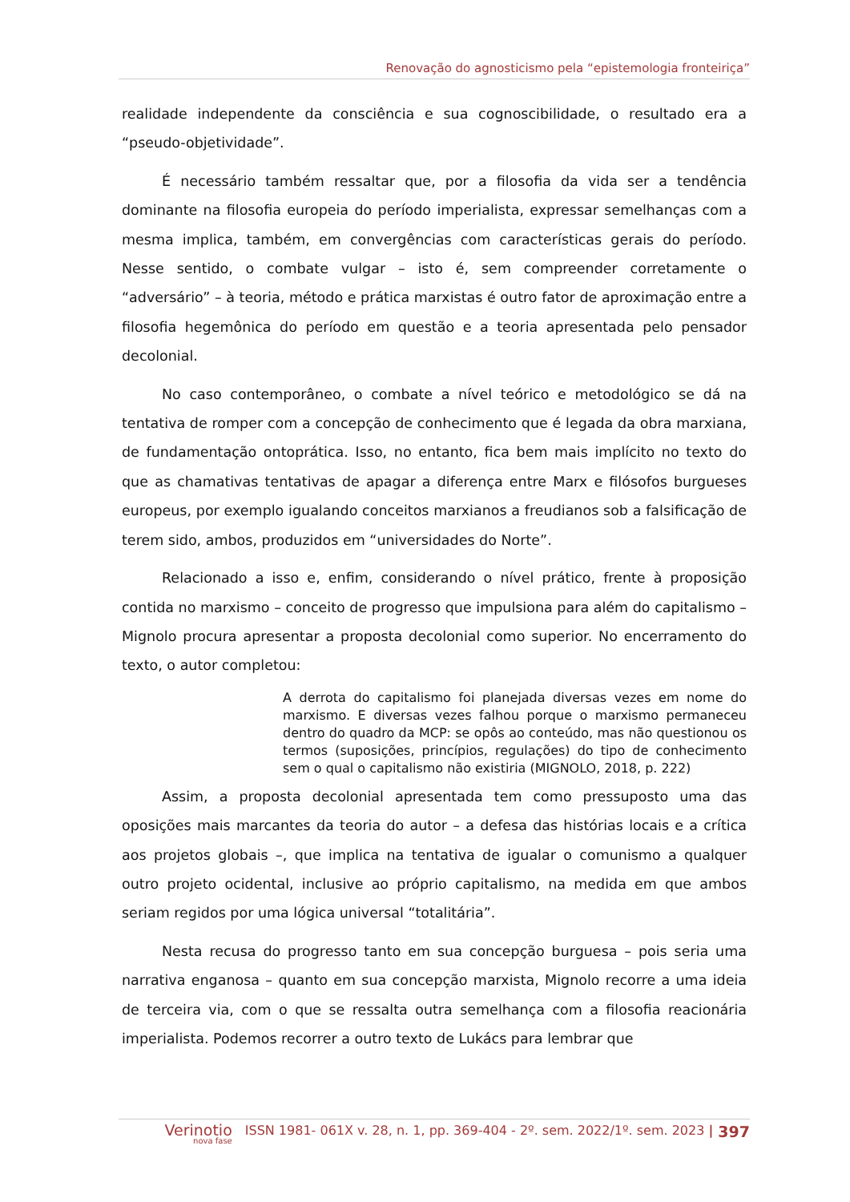Renovação do agnosticismo pela “epistemologia fronteiriça”
realidade independente da consciência e sua cognoscibilidade, o resultado era a “pseudo-objetividade”.
É necessário também ressaltar que, por a filosofia da vida ser a tendência dominante na filosofia europeia do período imperialista, expressar semelhanças com a mesma implica, também, em convergências com características gerais do período. Nesse sentido, o combate vulgar – isto é, sem compreender corretamente o “adversário” – à teoria, método e prática marxistas é outro fator de aproximação entre a filosofia hegemônica do período em questão e a teoria apresentada pelo pensador decolonial.
No caso contemporâneo, o combate a nível teórico e metodológico se dá na tentativa de romper com a concepção de conhecimento que é legada da obra marxiana, de fundamentação ontoprática. Isso, no entanto, fica bem mais implícito no texto do que as chamativas tentativas de apagar a diferença entre Marx e filósofos burgueses europeus, por exemplo igualando conceitos marxianos a freudianos sob a falsificação de terem sido, ambos, produzidos em “universidades do Norte”.
Relacionado a isso e, enfim, considerando o nível prático, frente à proposição contida no marxismo – conceito de progresso que impulsiona para além do capitalismo – Mignolo procura apresentar a proposta decolonial como superior. No encerramento do texto, o autor completou:
A derrota do capitalismo foi planejada diversas vezes em nome do marxismo. E diversas vezes falhou porque o marxismo permaneceu dentro do quadro da MCP: se opôs ao conteúdo, mas não questionou os termos (suposições, princípios, regulações) do tipo de conhecimento sem o qual o capitalismo não existiria (MIGNOLO, 2018, p. 222)
Assim, a proposta decolonial apresentada tem como pressuposto uma das oposições mais marcantes da teoria do autor – a defesa das histórias locais e a crítica aos projetos globais –, que implica na tentativa de igualar o comunismo a qualquer outro projeto ocidental, inclusive ao próprio capitalismo, na medida em que ambos seriam regidos por uma lógica universal “totalitária”.
Nesta recusa do progresso tanto em sua concepção burguesa – pois seria uma narrativa enganosa – quanto em sua concepção marxista, Mignolo recorre a uma ideia de terceira via, com o que se ressalta outra semelhança com a filosofia reacionária imperialista. Podemos recorrer a outro texto de Lukács para lembrar que
Verinotio
nova fase
ISSN 1981- 061X v. 28, n. 1, pp. 369-404 - 2º. sem. 2022/1º. sem. 2023 |
397